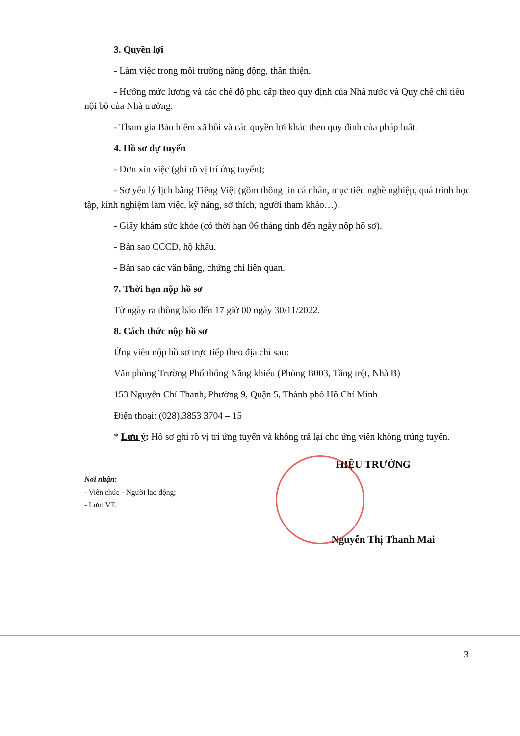3. Quyền lợi
- Làm việc trong môi trường năng động, thân thiện.
- Hưởng mức lương và các chế độ phụ cấp theo quy định của Nhà nước và Quy chế chi tiêu nội bộ của Nhà trường.
- Tham gia Bảo hiểm xã hội và các quyền lợi khác theo quy định của pháp luật.
4. Hồ sơ dự tuyển
- Đơn xin việc (ghi rõ vị trí ứng tuyển);
- Sơ yếu lý lịch bằng Tiếng Việt (gồm thông tin cá nhân, mục tiêu nghề nghiệp, quá trình học tập, kinh nghiệm làm việc, kỹ năng, sở thích, người tham khảo…).
- Giấy khám sức khỏe (có thời hạn 06 tháng tính đến ngày nộp hồ sơ).
- Bản sao CCCD, hộ khẩu.
- Bản sao các văn bằng, chứng chỉ liên quan.
7. Thời hạn nộp hồ sơ
Từ ngày ra thông báo đến 17 giờ 00 ngày 30/11/2022.
8. Cách thức nộp hồ sơ
Ứng viên nộp hồ sơ trực tiếp theo địa chỉ sau:
Văn phòng Trường Phổ thông Năng khiếu (Phòng B003, Tầng trệt, Nhà B)
153 Nguyễn Chí Thanh, Phường 9, Quận 5, Thành phố Hồ Chí Minh
Điện thoại: (028).3853 3704 – 15
* Lưu ý: Hồ sơ ghi rõ vị trí ứng tuyển và không trả lại cho ứng viên không trúng tuyển.
Nơi nhận:
- Viên chức - Người lao động;
- Lưu: VT.
HIỆU TRƯỞNG
Nguyễn Thị Thanh Mai
3